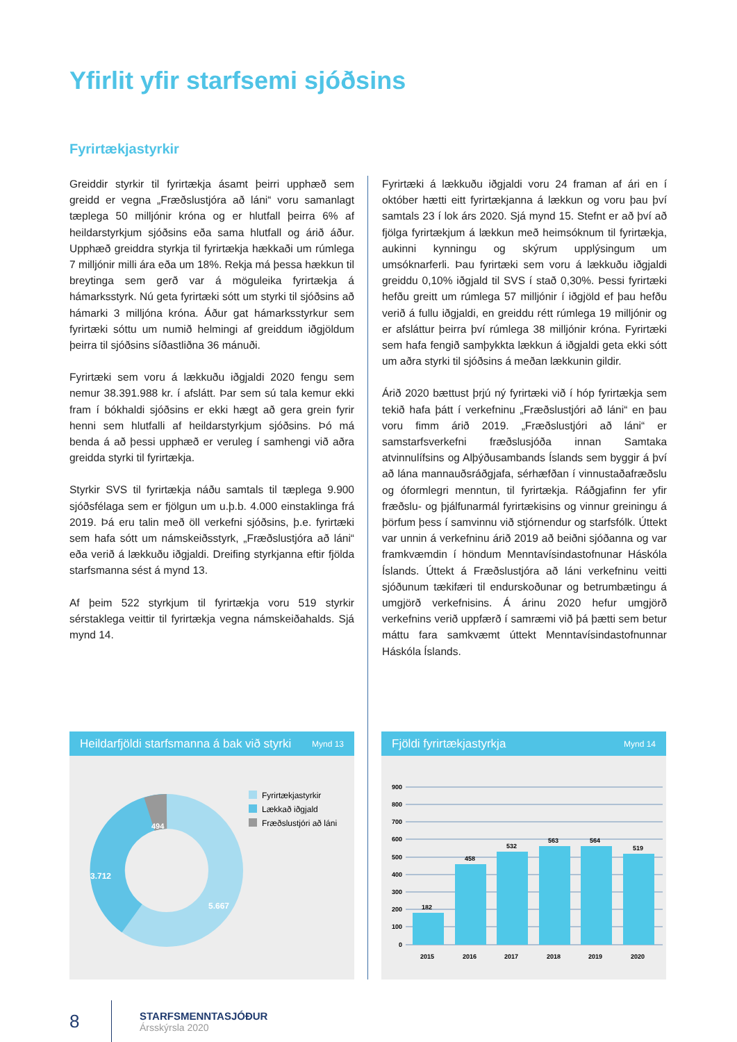Yfirlit yfir starfsemi sjóðsins
Fyrirtækjastyrkir
Greiddir styrkir til fyrirtækja ásamt þeirri upphæð sem greidd er vegna „Fræðslustjóra að láni“ voru samanlagt tæplega 50 milljónir króna og er hlutfall þeirra 6% af heildarstyrkjum sjóðsins eða sama hlutfall og árið áður. Upphæð greiddra styrkja til fyrirtækja hækkaði um rúmlega 7 milljónir milli ára eða um 18%. Rekja má þessa hækkun til breytinga sem gerð var á möguleika fyrirtækja á hámarksstyrk. Nú geta fyrirtæki sótt um styrki til sjóðsins að hámarki 3 milljóna króna. Áður gat hámarksstyrkur sem fyrirtæki sóttu um numið helmingi af greiddum iðgjöldum þeirra til sjóðsins síðastliðna 36 mánuði.
Fyrirtæki sem voru á lækkuðu iðgjaldi 2020 fengu sem nemur 38.391.988 kr. í afslátt. Þar sem sú tala kemur ekki fram í bókhaldi sjóðsins er ekki hægt að gera grein fyrir henni sem hlutfalli af heildarstyrkjum sjóðsins. Þó má benda á að þessi upphæð er veruleg í samhengi við aðra greidda styrki til fyrirtækja.
Styrkir SVS til fyrirtækja náðu samtals til tæplega 9.900 sjóðsfélaga sem er fjölgun um u.þ.b. 4.000 einstaklinga frá 2019. Þá eru talin með öll verkefni sjóðsins, þ.e. fyrirtæki sem hafa sótt um námskeiðsstyrk, „Fræðslustjóra að láni“ eða verið á lækkuðu iðgjaldi. Dreifing styrkjanna eftir fjölda starfsmanna sést á mynd 13.
Af þeim 522 styrkjum til fyrirtækja voru 519 styrkir sérstaklega veittir til fyrirtækja vegna námskeiðahalds. Sjá mynd 14.
Fyrirtæki á lækkuðu iðgjaldi voru 24 framan af ári en í október hætti eitt fyrirtækjanna á lækkun og voru þau því samtals 23 í lok árs 2020. Sjá mynd 15. Stefnt er að því að fjölga fyrirtækjum á lækkun með heimsóknum til fyrirtækja, aukinni kynningu og skýrum upplýsingum um umsóknarferli. Þau fyrirtæki sem voru á lækkuðu iðgjaldi greiddu 0,10% iðgjald til SVS í stað 0,30%. Þessi fyrirtæki hefðu greitt um rúmlega 57 milljónir í iðgjöld ef þau hefðu verið á fullu iðgjaldi, en greiddu rétt rúmlega 19 milljónir og er afsláttur þeirra því rúmlega 38 milljónir króna. Fyrirtæki sem hafa fengið samþykkta lækkun á iðgjaldi geta ekki sótt um aðra styrki til sjóðsins á meðan lækkunin gildir.
Árið 2020 bættust þrjú ný fyrirtæki við í hóp fyrirtækja sem tekið hafa þátt í verkefninu „Fræðslustjóri að láni“ en þau voru fimm árið 2019. „Fræðslustjóri að láni“ er samstarfsverkefni fræðslusjóða innan Samtaka atvinnulífsins og Alþýðusambands Íslands sem byggir á því að lána mannauðsráðgjafa, sérhæfðan í vinnustaðafræðslu og óformlegri menntun, til fyrirtækja. Ráðgjafinn fer yfir fræðslu- og þjálfunarmál fyrirtækisins og vinnur greiningu á þörfum þess í samvinnu við stjórnendur og starfsfólk. Úttekt var unnin á verkefninu árið 2019 að beiðni sjóðanna og var framkvæmdin í höndum Menntavísindastofnunar Háskóla Íslands. Úttekt á Fræðslustjóra að láni verkefninu veitti sjóðunum tækifæri til endurskoðunar og betrumbætingu á umgjörð verkefnisins. Á árinu 2020 hefur umgjörð verkefnins verið uppfærð í samræmi við þá þætti sem betur máttu fara samkvæmt úttekt Menntavísindastofnunnar Háskóla Íslands.
Heildarfjöldi starfsmanna á bak við styrki Mynd 13
3.712
5.667
494
Fyrirtækjastyrkir
Lækkað iðgjald
Fræðslustjóri að láni
Fjöldi fyrirtækjastyrkja Mynd 14
900
800
700
600
500
400
300
200
100
0
182
458
532
563
564
519
2015
2016
2017
2018
2019
2020
8
STARFSMENNTASJÓÐUR
Ársskýrsla 2020